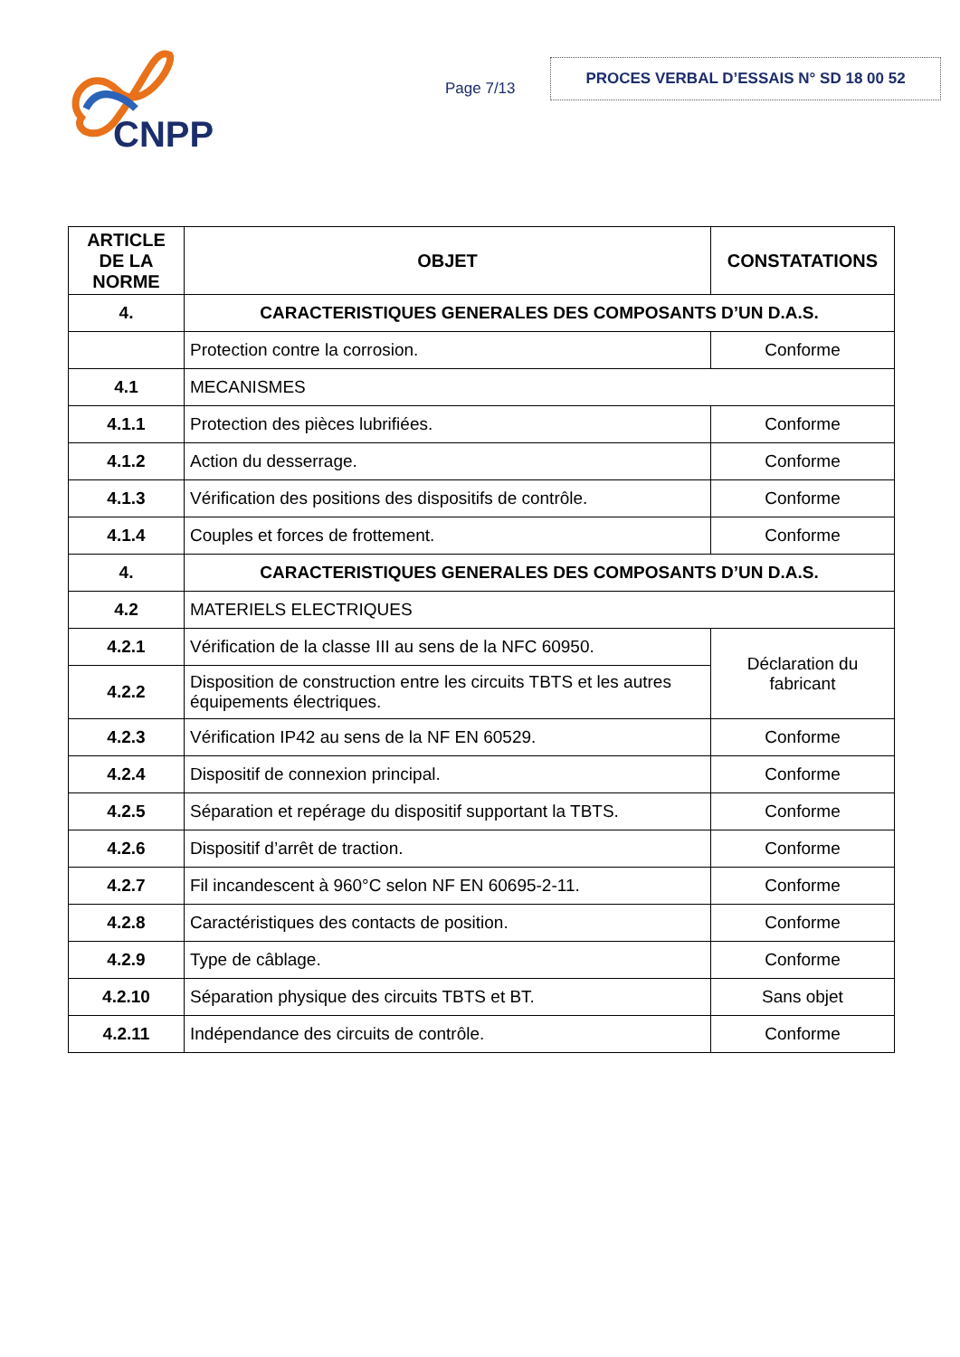CNPP
Page 7/13
PROCES VERBAL D’ESSAIS N° SD 18 00 52
| ARTICLE DE LA NORME | OBJET | CONSTATATIONS |
| --- | --- | --- |
| 4. | CARACTERISTIQUES GENERALES DES COMPOSANTS D’UN D.A.S. | |
| | Protection contre la corrosion. | Conforme |
| 4.1 | MECANISMES | |
| 4.1.1 | Protection des pièces lubrifiées. | Conforme |
| 4.1.2 | Action du desserrage. | Conforme |
| 4.1.3 | Vérification des positions des dispositifs de contrôle. | Conforme |
| 4.1.4 | Couples et forces de frottement. | Conforme |
| 4. | CARACTERISTIQUES GENERALES DES COMPOSANTS D’UN D.A.S. | |
| 4.2 | MATERIELS ELECTRIQUES | |
| 4.2.1 | Vérification de la classe III au sens de la NFC 60950. | Déclaration du fabricant |
| 4.2.2 | Disposition de construction entre les circuits TBTS et les autres équipements électriques. | |
| 4.2.3 | Vérification IP42 au sens de la NF EN 60529. | Conforme |
| 4.2.4 | Dispositif de connexion principal. | Conforme |
| 4.2.5 | Séparation et repérage du dispositif supportant la TBTS. | Conforme |
| 4.2.6 | Dispositif d’arrêt de traction. | Conforme |
| 4.2.7 | Fil incandescent à 960°C selon NF EN 60695-2-11. | Conforme |
| 4.2.8 | Caractéristiques des contacts de position. | Conforme |
| 4.2.9 | Type de câblage. | Conforme |
| 4.2.10 | Séparation physique des circuits TBTS et BT. | Sans objet |
| 4.2.11 | Indépendance des circuits de contrôle. | Conforme |